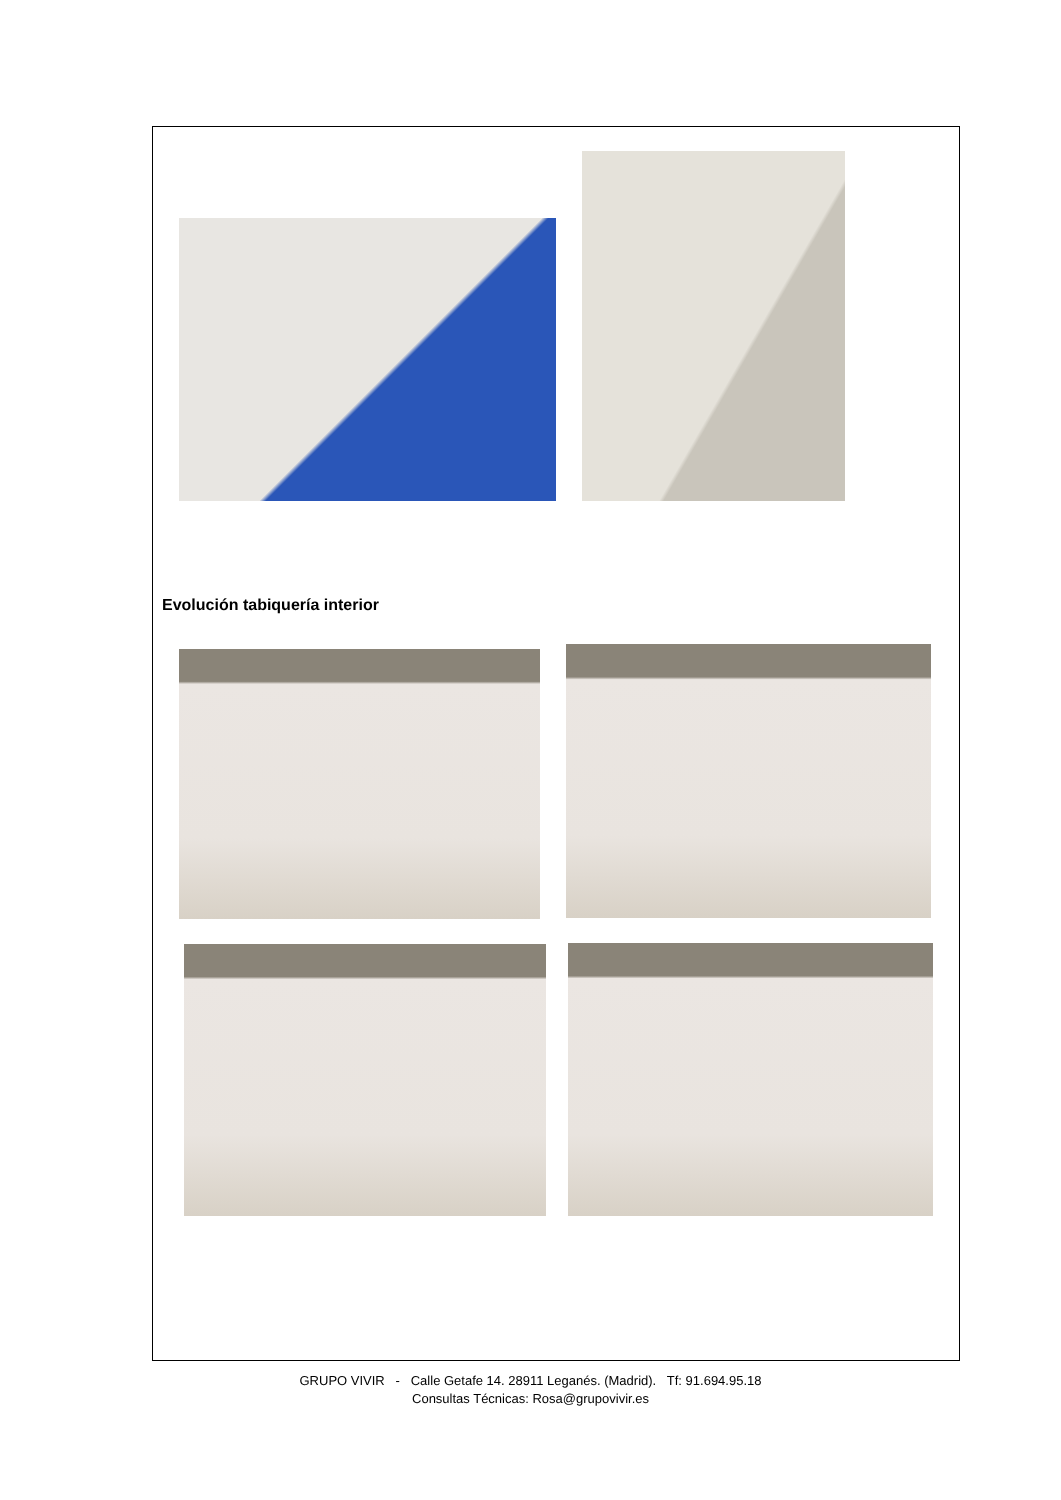Evolución tabiquería interior
GRUPO VIVIR - Calle Getafe 14. 28911 Leganés. (Madrid). Tf: 91.694.95.18
Consultas Técnicas: Rosa@grupovivir.es